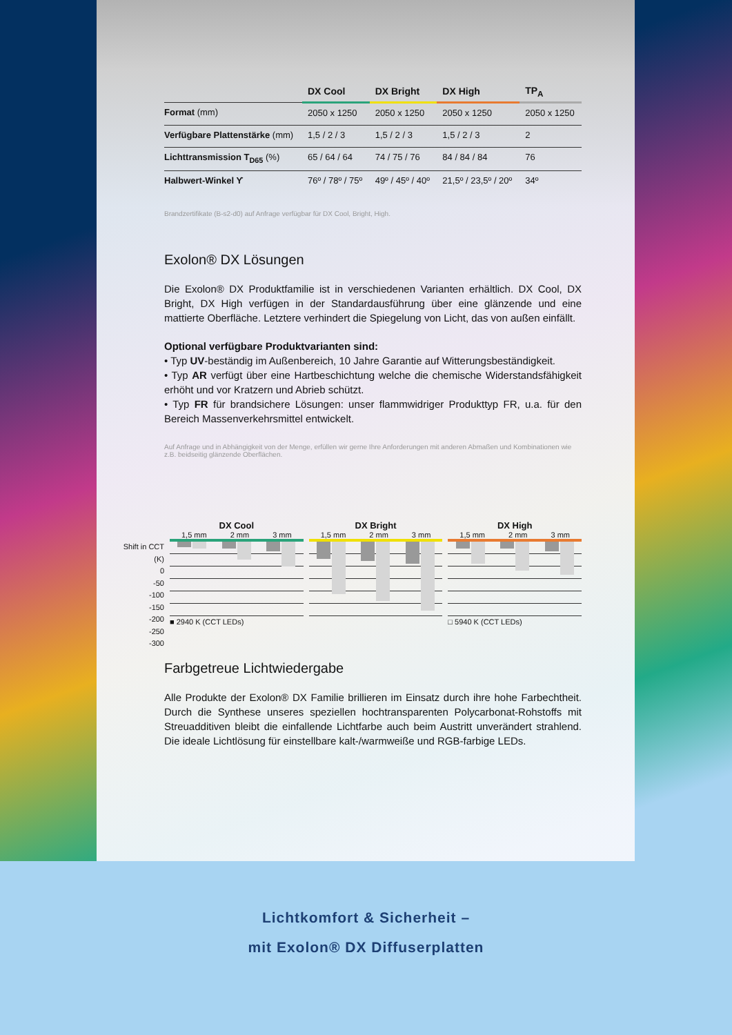| | DX Cool | DX Bright | DX High | TP<sub>A</sub> |
| --- | --- | --- | --- | --- |
| Format (mm) | 2050 x 1250 | 2050 x 1250 | 2050 x 1250 | 2050 x 1250 |
| Verfügbare Plattenstärke (mm) | 1,5 / 2 / 3 | 1,5 / 2 / 3 | 1,5 / 2 / 3 | 2 |
| Lichttransmission T<sub>D65</sub> (%) | 65 / 64 / 64 | 74 / 75 / 76 | 84 / 84 / 84 | 76 |
| Halbwert-Winkel ϒ | 76º / 78º / 75º | 49º / 45º / 40º | 21,5º / 23,5º / 20º | 34º |
Brandzertifikate (B-s2-d0) auf Anfrage verfügbar für DX Cool, Bright, High.
Exolon® DX Lösungen
Die Exolon® DX Produktfamilie ist in verschiedenen Varianten erhältlich. DX Cool, DX Bright, DX High verfügen in der Standardausführung über eine glänzende und eine mattierte Oberfläche. Letztere verhindert die Spiegelung von Licht, das von außen einfällt.
Optional verfügbare Produktvarianten sind:
• Typ UV-beständig im Außenbereich, 10 Jahre Garantie auf Witterungsbeständigkeit.
• Typ AR verfügt über eine Hartbeschichtung welche die chemische Widerstandsfähigkeit erhöht und vor Kratzern und Abrieb schützt.
• Typ FR für brandsichere Lösungen: unser flammwidriger Produkttyp FR, u.a. für den Bereich Massenverkehrsmittel entwickelt.
Auf Anfrage und in Abhängigkeit von der Menge, erfüllen wir gerne Ihre Anforderungen mit anderen Abmaßen und Kombinationen wie z.B. beidseitig glänzende Oberflächen.
Shift in CCT (K)
0
-50
-100
-150
-200
-250
-300
DX Cool
1,5 mm 2 mm 3 mm
■ 2940 K (CCT LEDs)
DX Bright
1,5 mm 2 mm 3 mm
DX High
1,5 mm 2 mm 3 mm
□ 5940 K (CCT LEDs)
Farbgetreue Lichtwiedergabe
Alle Produkte der Exolon® DX Familie brillieren im Einsatz durch ihre hohe Farbechtheit. Durch die Synthese unseres speziellen hochtransparenten Polycarbonat-Rohstoffs mit Streuadditiven bleibt die einfallende Lichtfarbe auch beim Austritt unverändert strahlend. Die ideale Lichtlösung für einstellbare kalt-/warmweiße und RGB-farbige LEDs.
Lichtkomfort & Sicherheit –
mit Exolon® DX Diffuserplatten